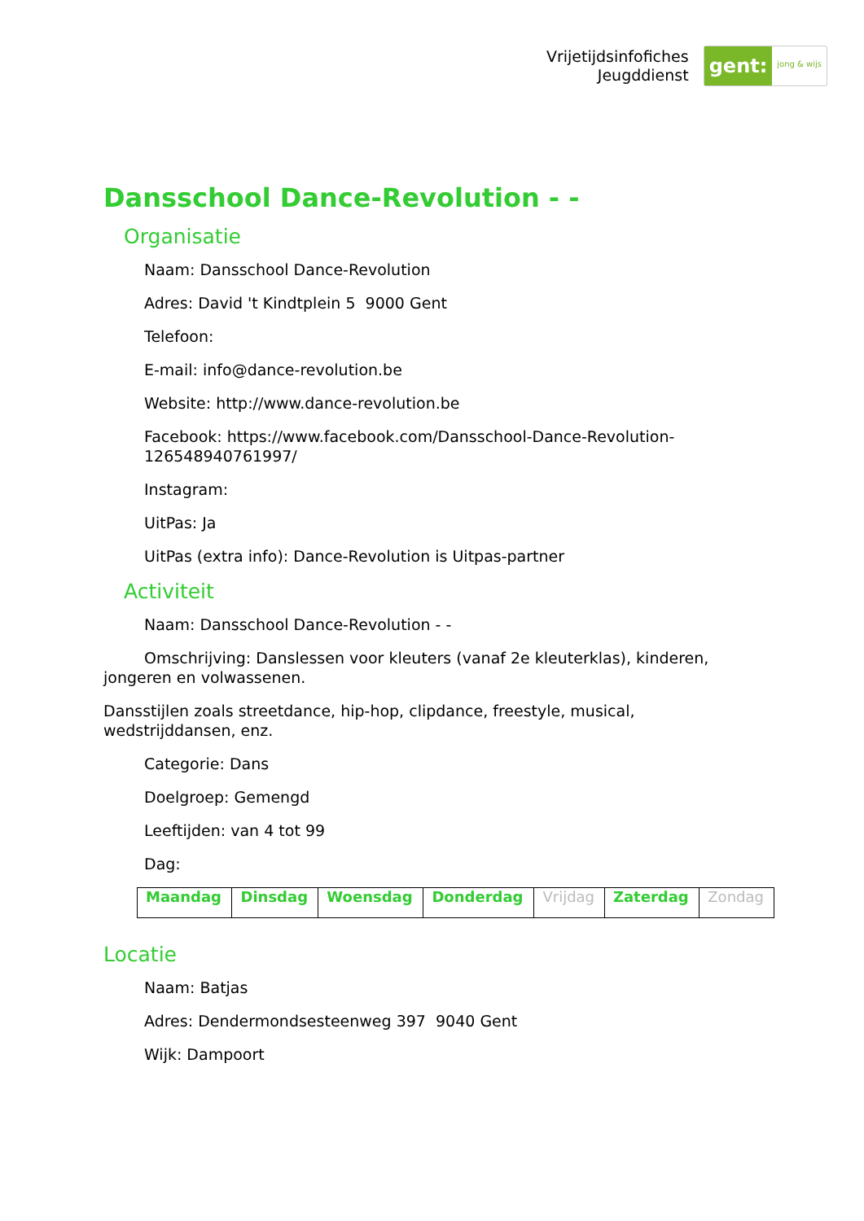Vrijetijdsinfofiches
Jeugddienst
gent: jong & wijs
Dansschool Dance-Revolution - -
Organisatie
Naam: Dansschool Dance-Revolution
Adres: David 't Kindtplein 5 9000 Gent
Telefoon:
E-mail: info@dance-revolution.be
Website: http://www.dance-revolution.be
Facebook: https://www.facebook.com/Dansschool-Dance-Revolution-126548940761997/
Instagram:
UitPas: Ja
UitPas (extra info): Dance-Revolution is Uitpas-partner
Activiteit
Naam: Dansschool Dance-Revolution - -
Omschrijving: Danslessen voor kleuters (vanaf 2e kleuterklas), kinderen, jongeren en volwassenen.
Dansstijlen zoals streetdance, hip-hop, clipdance, freestyle, musical, wedstrijddansen, enz.
Categorie: Dans
Doelgroep: Gemengd
Leeftijden: van 4 tot 99
Dag:
| Maandag | Dinsdag | Woensdag | Donderdag | Vrijdag | Zaterdag | Zondag |
Locatie
Naam: Batjas
Adres: Dendermondsesteenweg 397 9040 Gent
Wijk: Dampoort